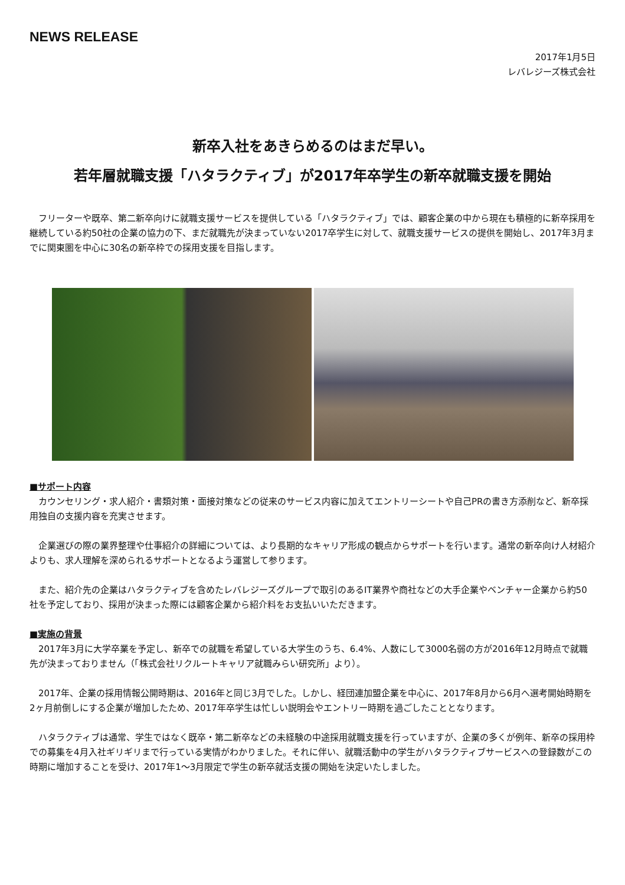NEWS RELEASE
2017年1月5日
レバレジーズ株式会社
新卒入社をあきらめるのはまだ早い。
若年層就職支援「ハタラクティブ」が2017年卒学生の新卒就職支援を開始
　フリーターや既卒、第二新卒向けに就職支援サービスを提供している「ハタラクティブ」では、顧客企業の中から現在も積極的に新卒採用を継続している約50社の企業の協力の下、まだ就職先が決まっていない2017卒学生に対して、就職支援サービスの提供を開始し、2017年3月までに関東圏を中心に30名の新卒枠での採用支援を目指します。
■サポート内容
　カウンセリング・求人紹介・書類対策・面接対策などの従来のサービス内容に加えてエントリーシートや自己PRの書き方添削など、新卒採用独自の支援内容を充実させます。
　企業選びの際の業界整理や仕事紹介の詳細については、より長期的なキャリア形成の観点からサポートを行います。通常の新卒向け人材紹介よりも、求人理解を深められるサポートとなるよう運営して参ります。
　また、紹介先の企業はハタラクティブを含めたレバレジーズグループで取引のあるIT業界や商社などの大手企業やベンチャー企業から約50社を予定しており、採用が決まった際には顧客企業から紹介料をお支払いいただきます。
■実施の背景
　2017年3月に大学卒業を予定し、新卒での就職を希望している大学生のうち、6.4%、人数にして3000名弱の方が2016年12月時点で就職先が決まっておりません（「株式会社リクルートキャリア就職みらい研究所」より）。
　2017年、企業の採用情報公開時期は、2016年と同じ3月でした。しかし、経団連加盟企業を中心に、2017年8月から6月へ選考開始時期を2ヶ月前倒しにする企業が増加したため、2017年卒学生は忙しい説明会やエントリー時期を過ごしたこととなります。
　ハタラクティブは通常、学生ではなく既卒・第二新卒などの未経験の中途採用就職支援を行っていますが、企業の多くが例年、新卒の採用枠での募集を4月入社ギリギリまで行っている実情がわかりました。それに伴い、就職活動中の学生がハタラクティブサービスへの登録数がこの時期に増加することを受け、2017年1～3月限定で学生の新卒就活支援の開始を決定いたしました。